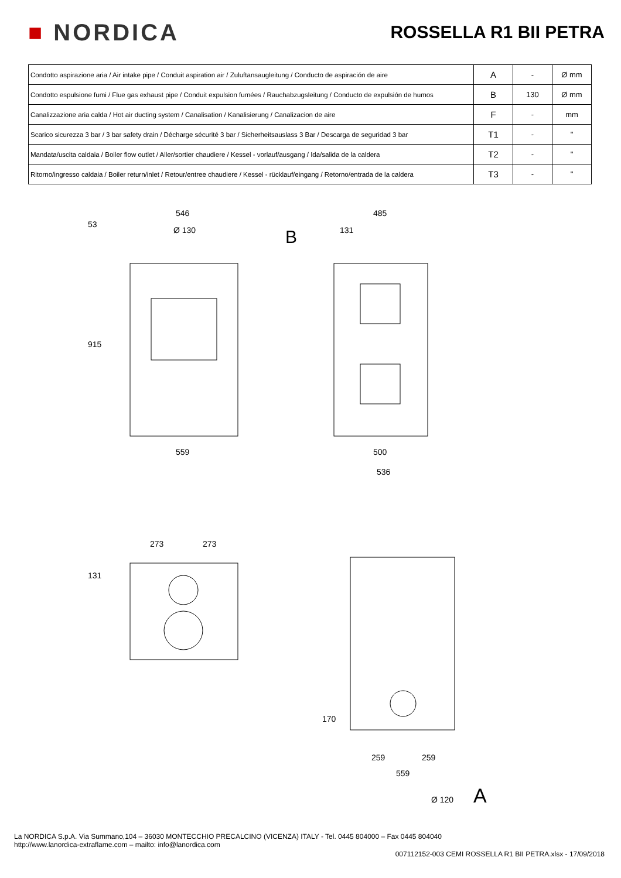■ NORDICA
ROSSELLA R1 BII PETRA
| Condotto aspirazione aria / Air intake pipe / Conduit aspiration air / Zuluftansaugleitung / Conducto de aspiración de aire | A | - | Ø mm |
| Condotto espulsione fumi / Flue gas exhaust pipe / Conduit expulsion fumées / Rauchabzugsleitung / Conducto de expulsión de humos | B | 130 | Ø mm |
| Canalizzazione aria calda / Hot air ducting system / Canalisation / Kanalisierung / Canalizacion de aire | F | - | mm |
| Scarico sicurezza 3 bar / 3 bar safety drain / Décharge sécurité 3 bar / Sicherheitsauslass 3 Bar / Descarga de seguridad 3 bar | T1 | - | " |
| Mandata/uscita caldaia / Boiler flow outlet / Aller/sortier chaudiere / Kessel - vorlauf/ausgang / Ida/salida de la caldera | T2 | - | " |
| Ritorno/ingresso caldaia / Boiler return/inlet / Retour/entree chaudiere / Kessel - rücklauf/eingang / Retorno/entrada de la caldera | T3 | - | " |
546
Ø 130
53
915
559
485
131
B
500
536
273 273
131
170
259 259
559
Ø 120 A
La NORDICA S.p.A. Via Summano,104 – 36030 MONTECCHIO PRECALCINO (VICENZA) ITALY - Tel. 0445 804000 – Fax 0445 804040
http://www.lanordica-extraflame.com – mailto: info@lanordica.com
007112152-003 CEMI ROSSELLA R1 BII PETRA.xlsx - 17/09/2018